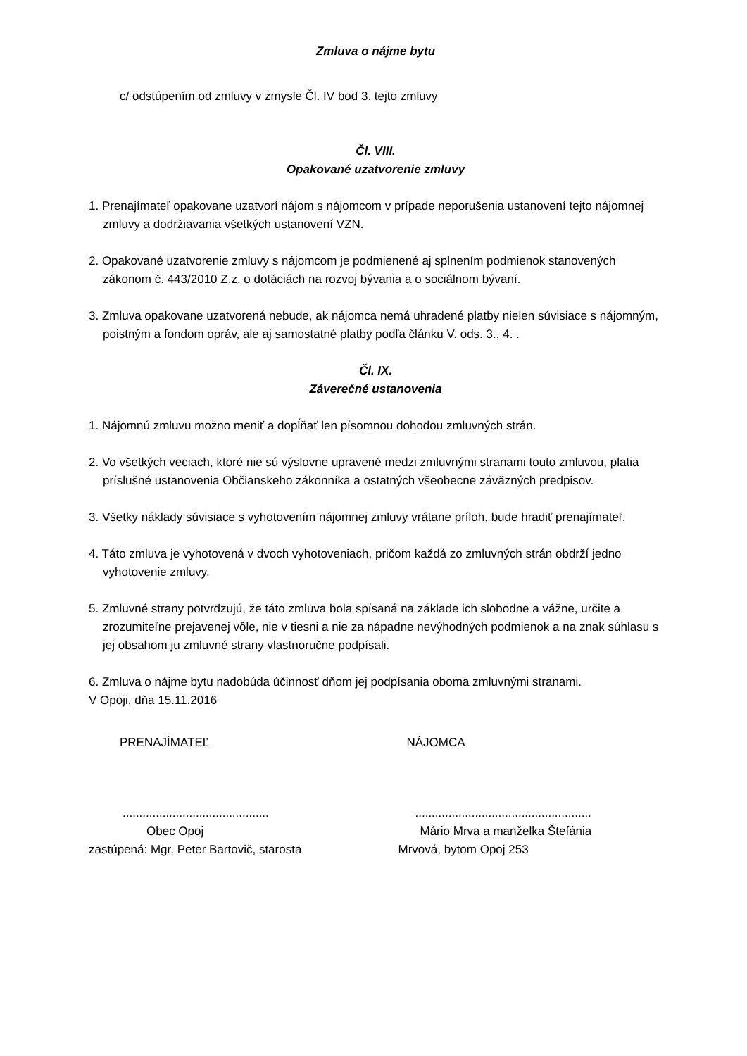Zmluva o nájme bytu
c/ odstúpením od zmluvy v zmysle Čl. IV bod 3. tejto zmluvy
Čl. VIII.
Opakované uzatvorenie zmluvy
1. Prenajímateľ opakovane uzatvorí nájom s nájomcom v prípade neporušenia ustanovení tejto nájomnej zmluvy a dodržiavania všetkých ustanovení VZN.
2. Opakované uzatvorenie zmluvy s nájomcom je podmienené aj splnením podmienok stanovených zákonom č. 443/2010 Z.z. o dotáciách na rozvoj bývania a o sociálnom bývaní.
3. Zmluva opakovane uzatvorená nebude, ak nájomca nemá uhradené platby nielen súvisiace s nájomným, poistným a fondom opráv, ale aj samostatné platby podľa článku V. ods. 3., 4. .
Čl. IX.
Záverečné ustanovenia
1. Nájomnú zmluvu možno meniť a dopĺňať len písomnou dohodou zmluvných strán.
2. Vo všetkých veciach, ktoré nie sú výslovne upravené medzi zmluvnými stranami touto zmluvou, platia príslušné ustanovenia Občianskeho zákonníka a ostatných všeobecne záväzných predpisov.
3. Všetky náklady súvisiace s vyhotovením nájomnej zmluvy vrátane príloh, bude hradiť prenajímateľ.
4. Táto zmluva je vyhotovená v dvoch vyhotoveniach, pričom každá zo zmluvných strán obdrží jedno vyhotovenie zmluvy.
5. Zmluvné strany potvrdzujú, že táto zmluva bola spísaná na základe ich slobodne a vážne, určite a zrozumiteľne prejavenej vôle, nie v tiesni a nie za nápadne nevýhodných podmienok a na znak súhlasu s jej obsahom ju zmluvné strany vlastnoručne podpísali.
6. Zmluva o nájme bytu nadobúda účinnosť dňom jej podpísania oboma zmluvnými stranami.
V Opoji, dňa 15.11.2016
PRENAJÍMATEĽ NÁJOMCA
............................................
.....................................................
Obec Opoj Mário Mrva a manželka Štefánia
zastúpená: Mgr. Peter Bartovič, starosta
Mrvová, bytom Opoj 253